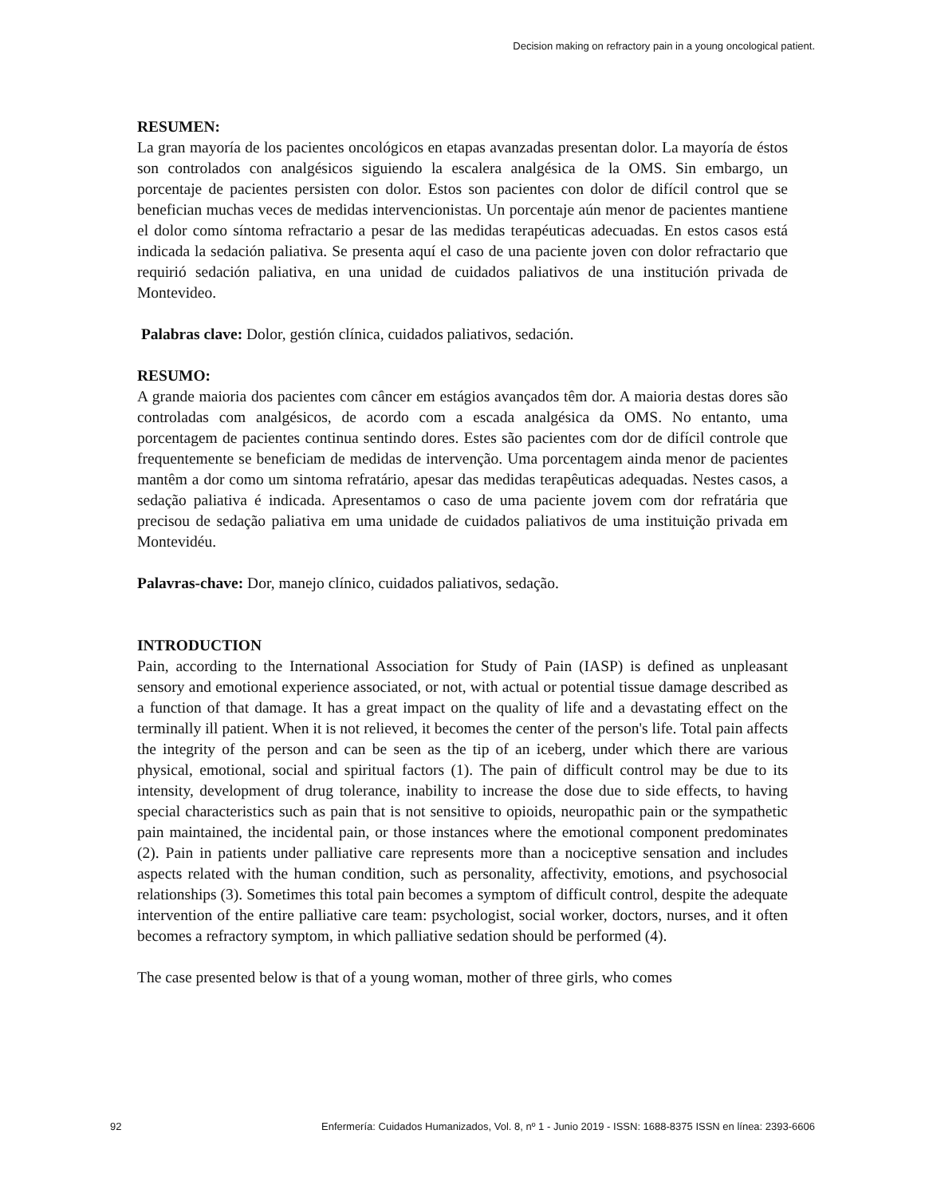Decision making on refractory pain in a young oncological patient.
RESUMEN:
La gran mayoría de los pacientes oncológicos en etapas avanzadas presentan dolor. La mayoría de éstos son controlados con analgésicos siguiendo la escalera analgésica de la OMS. Sin embargo, un porcentaje de pacientes persisten con dolor. Estos son pacientes con dolor de difícil control que se benefician muchas veces de medidas intervencionistas. Un porcentaje aún menor de pacientes mantiene el dolor como síntoma refractario a pesar de las medidas terapéuticas adecuadas. En estos casos está indicada la sedación paliativa. Se presenta aquí el caso de una paciente joven con dolor refractario que requirió sedación paliativa, en una unidad de cuidados paliativos de una institución privada de Montevideo.
Palabras clave: Dolor, gestión clínica, cuidados paliativos, sedación.
RESUMO:
A grande maioria dos pacientes com câncer em estágios avançados têm dor. A maioria destas dores são controladas com analgésicos, de acordo com a escada analgésica da OMS. No entanto, uma porcentagem de pacientes continua sentindo dores. Estes são pacientes com dor de difícil controle que frequentemente se beneficiam de medidas de intervenção. Uma porcentagem ainda menor de pacientes mantêm a dor como um sintoma refratário, apesar das medidas terapêuticas adequadas. Nestes casos, a sedação paliativa é indicada. Apresentamos o caso de uma paciente jovem com dor refratária que precisou de sedação paliativa em uma unidade de cuidados paliativos de uma instituição privada em Montevidéu.
Palavras-chave: Dor, manejo clínico, cuidados paliativos, sedação.
INTRODUCTION
Pain, according to the International Association for Study of Pain (IASP) is defined as unpleasant sensory and emotional experience associated, or not, with actual or potential tissue damage described as a function of that damage. It has a great impact on the quality of life and a devastating effect on the terminally ill patient. When it is not relieved, it becomes the center of the person's life. Total pain affects the integrity of the person and can be seen as the tip of an iceberg, under which there are various physical, emotional, social and spiritual factors (1). The pain of difficult control may be due to its intensity, development of drug tolerance, inability to increase the dose due to side effects, to having special characteristics such as pain that is not sensitive to opioids, neuropathic pain or the sympathetic pain maintained, the incidental pain, or those instances where the emotional component predominates (2). Pain in patients under palliative care represents more than a nociceptive sensation and includes aspects related with the human condition, such as personality, affectivity, emotions, and psychosocial relationships (3). Sometimes this total pain becomes a symptom of difficult control, despite the adequate intervention of the entire palliative care team: psychologist, social worker, doctors, nurses, and it often becomes a refractory symptom, in which palliative sedation should be performed (4).
The case presented below is that of a young woman, mother of three girls, who comes
92 Enfermería: Cuidados Humanizados, Vol. 8, nº 1 - Junio 2019 - ISSN: 1688-8375 ISSN en línea: 2393-6606